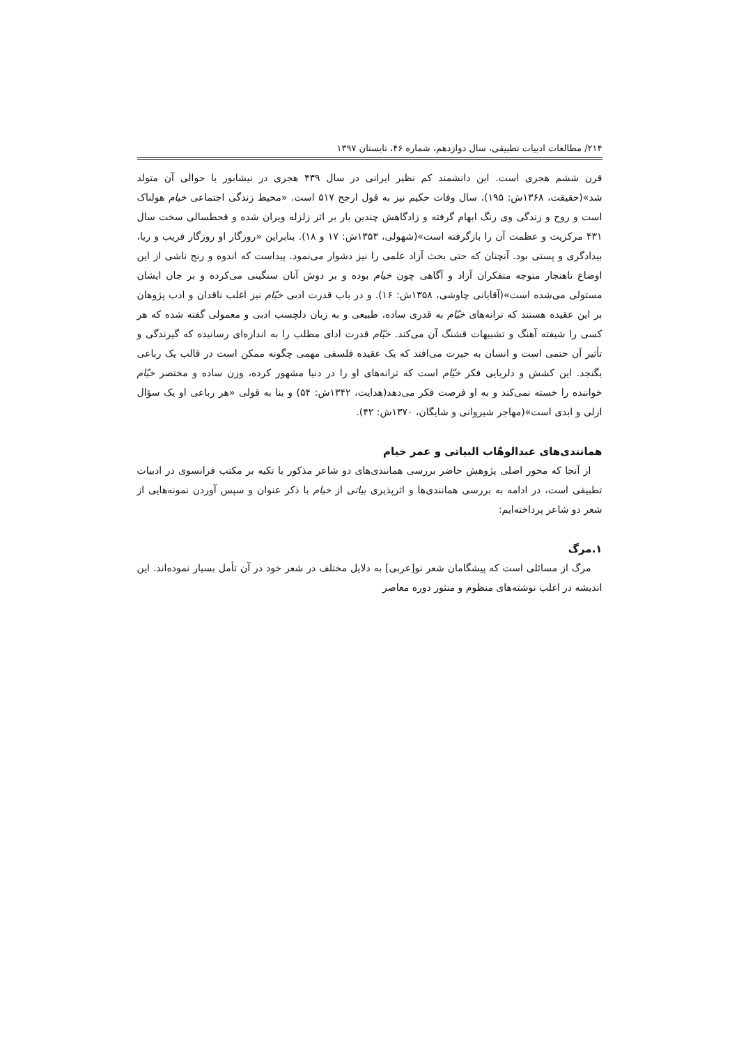۲۱۴/ مطالعات ادبیات تطبیقی، سال دوازدهم، شماره ۴۶، تابستان ۱۳۹۷
قرن ششم هجری است. این دانشمند کم نظیر ایرانی در سال ۴۳۹ هجری در نیشابور یا حوالی آن متولد شد»(حقیقت، ۱۳۶۸ش: ۱۹۵)، سال وفات حکیم نیز به قول ارجح ۵۱۷ است. «محیط زندگی اجتماعی خیام هولناک است و روح و زندگی وی رنگ ابهام گرفته و زادگاهش چندین بار بر اثر زلزله ویران شده و قحطسالی سخت سال ۴۳۱ مرکزیت و عظمت آن را بازگرفته است»(شهولی، ۱۳۵۳ش: ۱۷ و ۱۸). بنابراین «روزگار او روزگار فریب و ریا، بیدادگری و پستی بود. آنچنان که حتی بحث آزاد علمی را نیز دشوار می‌نمود. پیداست که اندوه و رنج ناشی از این اوضاع ناهنجار متوجه متفکران آزاد و آگاهی چون خیام بوده و بر دوش آنان سنگینی می‌کرده و بر جان ایشان مستولی می‌شده است»(آقایانی چاوشی، ۱۳۵۸ش: ۱۶). و در باب قدرت ادبی خیّام نیز اغلب ناقدان و ادب پژوهان بر این عقیده هستند که ترانه‌های خیّام به قدری ساده، طبیعی و به زبان دلچسب ادبی و معمولی گفته شده که هر کسی را شیفته آهنگ و تشبیهات قشنگ آن می‌کند. خیّام قدرت ادای مطلب را به اندازه‌ای رسانیده که گیرندگی و تأثیر آن حتمی است و انسان به حیرت می‌افتد که یک عقیده فلسفی مهمی چگونه ممکن است در قالب یک رباعی بگنجد. این کشش و دلربایی فکر خیّام است که ترانه‌های او را در دنیا مشهور کرده، وزن ساده و مختصر خیّام خواننده را خسته نمی‌کند و به او فرصت فکر می‌دهد(هدایت، ۱۳۴۲ش: ۵۴) و بنا به قولی «هر رباعی او یک سؤال ازلی و ابدی است»(مهاجر شیروانی و شایگان، ۱۳۷۰ش: ۴۲).
همانندی‌های عبدالوهّاب البیاتی و عمر خیام
از آنجا که محور اصلی پژوهش حاضر بررسی همانندی‌های دو شاعر مذکور با تکیه بر مکتب فرانسوی در ادبیات تطبیقی است، در ادامه به بررسی همانندی‌ها و اثرپذیری بیاتی از خیام با ذکر عنوان و سپس آوردن نمونه‌هایی از شعر دو شاعر پرداخته‌ایم:
۱.مرگ
مرگ از مسائلی است که پیشگامان شعر نو[عربی] به دلایل مختلف در شعر خود در آن تأمل بسیار نموده‌اند. این اندیشه در اغلب نوشته‌های منظوم و منثور دوره معاصر